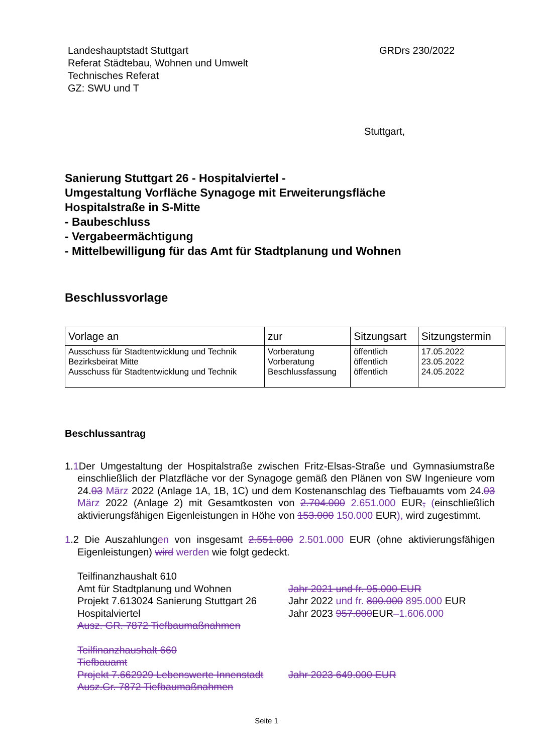Landeshauptstadt Stuttgart
Referat Städtebau, Wohnen und Umwelt
Technisches Referat
GZ: SWU und T
GRDrs 230/2022
Stuttgart,
Sanierung Stuttgart 26 - Hospitalviertel -
Umgestaltung Vorfläche Synagoge mit Erweiterungsfläche
Hospitalstraße in S-Mitte
- Baubeschluss
- Vergabeermächtigung
- Mittelbewilligung für das Amt für Stadtplanung und Wohnen
Beschlussvorlage
| Vorlage an | zur | Sitzungsart | Sitzungstermin |
| --- | --- | --- | --- |
| Ausschuss für Stadtentwicklung und Technik Bezirksbeirat Mitte Ausschuss für Stadtentwicklung und Technik | Vorberatung Vorberatung Beschlussfassung | öffentlich öffentlich öffentlich | 17.05.2022 23.05.2022 24.05.2022 |
Beschlussantrag
1.1 Der Umgestaltung der Hospitalstraße zwischen Fritz-Elsas-Straße und Gymnasium­straße einschließlich der Platzfläche vor der Synagoge gemäß den Plänen von SW In­genieure vom 24.03 März 2022 (Anlage 1A, 1B, 1C) und dem Kostenanschlag des Tief­bauamts vom 24.03 März 2022 (Anlage 2) mit Gesamtkosten von 2.704.000 2.651.000 EUR, (einschließlich aktivierungsfähigen Eigenleistungen in Höhe von 153.000 150.000 EUR), wird zugestimmt.
1.2 Die Auszahlungen von insgesamt 2.551.000 2.501.000 EUR (ohne aktivierungsfähigen Eigenleistungen) wird werden wie folgt gedeckt.
Teilfinanzhaushalt 610
Amt für Stadtplanung und Wohnen
Jahr 2021 und fr. 95.000 EUR
Projekt 7.613024 Sanierung Stuttgart 26
Jahr 2022 und fr. 800.000 895.000 EUR
Hospitalviertel
Jahr 2023 957.000EUR–1.606.000
Ausz. GR. 7872 Tiefbaumaßnahmen
Teilfinanzhaushalt 660
Tiefbauamt
Projekt 7.662929 Lebenswerte Innenstadt
Jahr 2023 649.000 EUR
Ausz.Gr. 7872 Tiefbaumaßnahmen
Seite 1